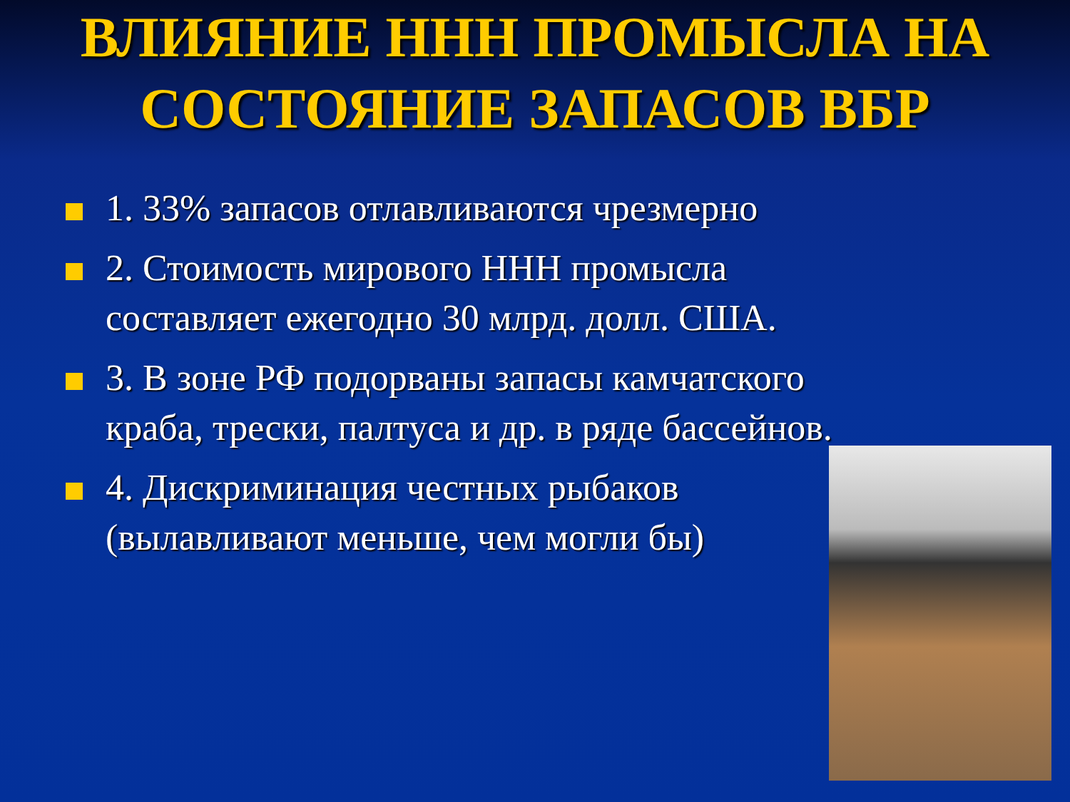ВЛИЯНИЕ ННН ПРОМЫСЛА НА СОСТОЯНИЕ ЗАПАСОВ ВБР
1. 33% запасов отлавливаются чрезмерно
2. Стоимость мирового ННН промысла составляет ежегодно 30 млрд. долл. США.
3. В зоне РФ подорваны запасы камчатского краба, трески, палтуса и др. в ряде бассейнов.
4. Дискриминация честных рыбаков (вылавливают меньше, чем могли бы)